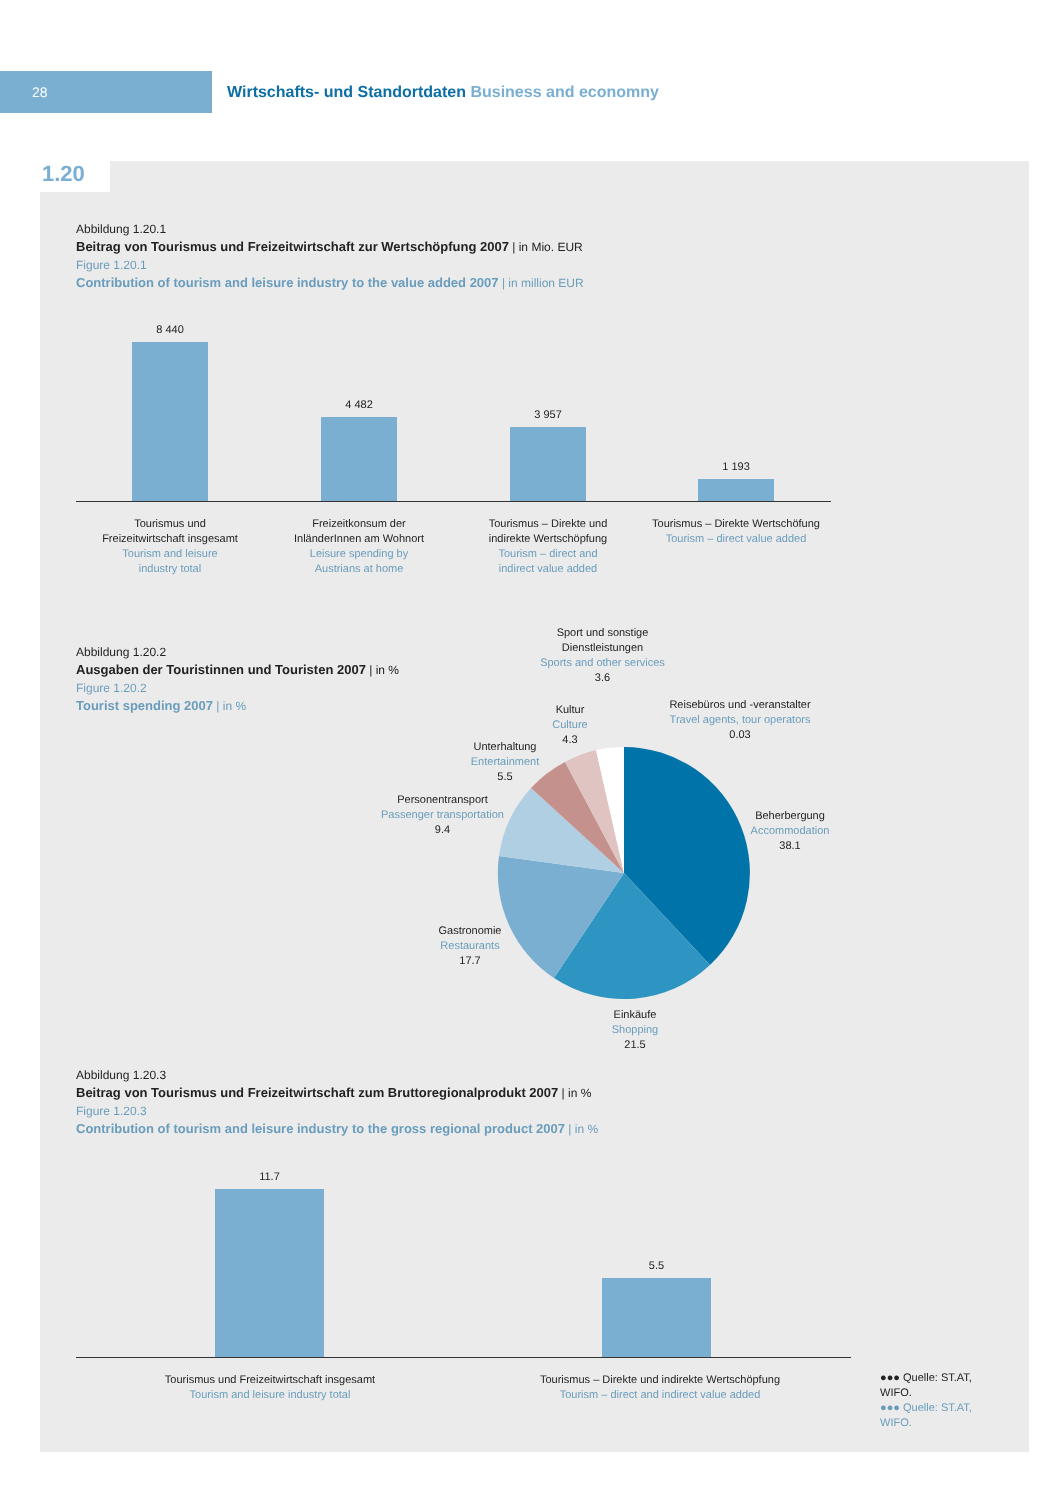28
Wirtschafts- und Standortdaten Business and economny
1.20
Abbildung 1.20.1
Beitrag von Tourismus und Freizeitwirtschaft zur Wertschöpfung 2007 | in Mio. EUR
Figure 1.20.1
Contribution of tourism and leisure industry to the value added 2007 | in million EUR
8 440
4 482
3 957
1 193
Tourismus und
Freizeitwirtschaft insgesamt
Tourism and leisure
industry total
Freizeitkonsum der
InländerInnen am Wohnort
Leisure spending by
Austrians at home
Tourismus – Direkte und
indirekte Wertschöpfung
Tourism – direct and
indirect value added
Tourismus – Direkte Wertschöfung
Tourism – direct value added
Abbildung 1.20.2
Ausgaben der Touristinnen und Touristen 2007 | in %
Figure 1.20.2
Tourist spending 2007 | in %
Sport und sonstige
Dienstleistungen
Sports and other services
3.6
Reisebüros und -veranstalter
Travel agents, tour operators
0.03
Kultur
Culture
4.3
Unterhaltung
Entertainment
5.5
Personentransport
Passenger transportation
9.4
Beherbergung
Accommodation
38.1
Gastronomie
Restaurants
17.7
Einkäufe
Shopping
21.5
Abbildung 1.20.3
Beitrag von Tourismus und Freizeitwirtschaft zum Bruttoregionalprodukt 2007 | in %
Figure 1.20.3
Contribution of tourism and leisure industry to the gross regional product 2007 | in %
11.7
5.5
Tourismus und Freizeitwirtschaft insgesamt
Tourism and leisure industry total
Tourismus – Direkte und indirekte Wertschöpfung
Tourism – direct and indirect value added
●●● Quelle: ST.AT, WIFO.
●●● Quelle: ST.AT, WIFO.